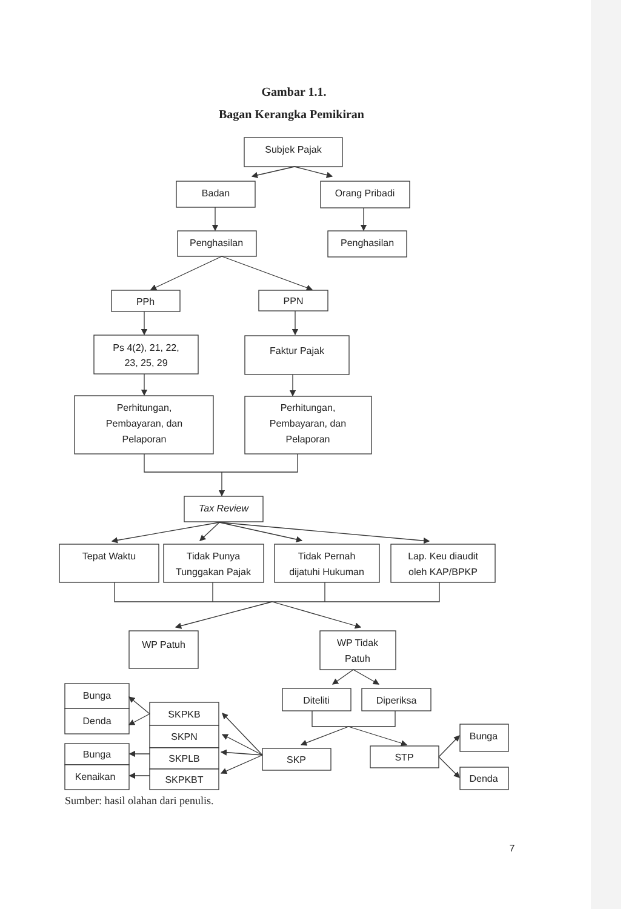Gambar 1.1.
Bagan Kerangka Pemikiran
Subjek Pajak
Badan
Orang Pribadi
Penghasilan
Penghasilan
PPh
PPN
Ps 4(2), 21, 22,
23, 25, 29
Faktur Pajak
Perhitungan,
Pembayaran, dan
Pelaporan
Perhitungan,
Pembayaran, dan
Pelaporan
Tax Review
Tepat Waktu
Tidak Punya
Tunggakan Pajak
Tidak Pernah
dijatuhi Hukuman
Lap. Keu diaudit
oleh KAP/BPKP
WP Patuh
WP Tidak
Patuh
Diteliti
Diperiksa
Bunga
Denda
SKPKB
SKPN
Bunga
SKPLB
Kenaikan
SKPKBT
SKP
STP
Bunga
Denda
Sumber: hasil olahan dari penulis.
7